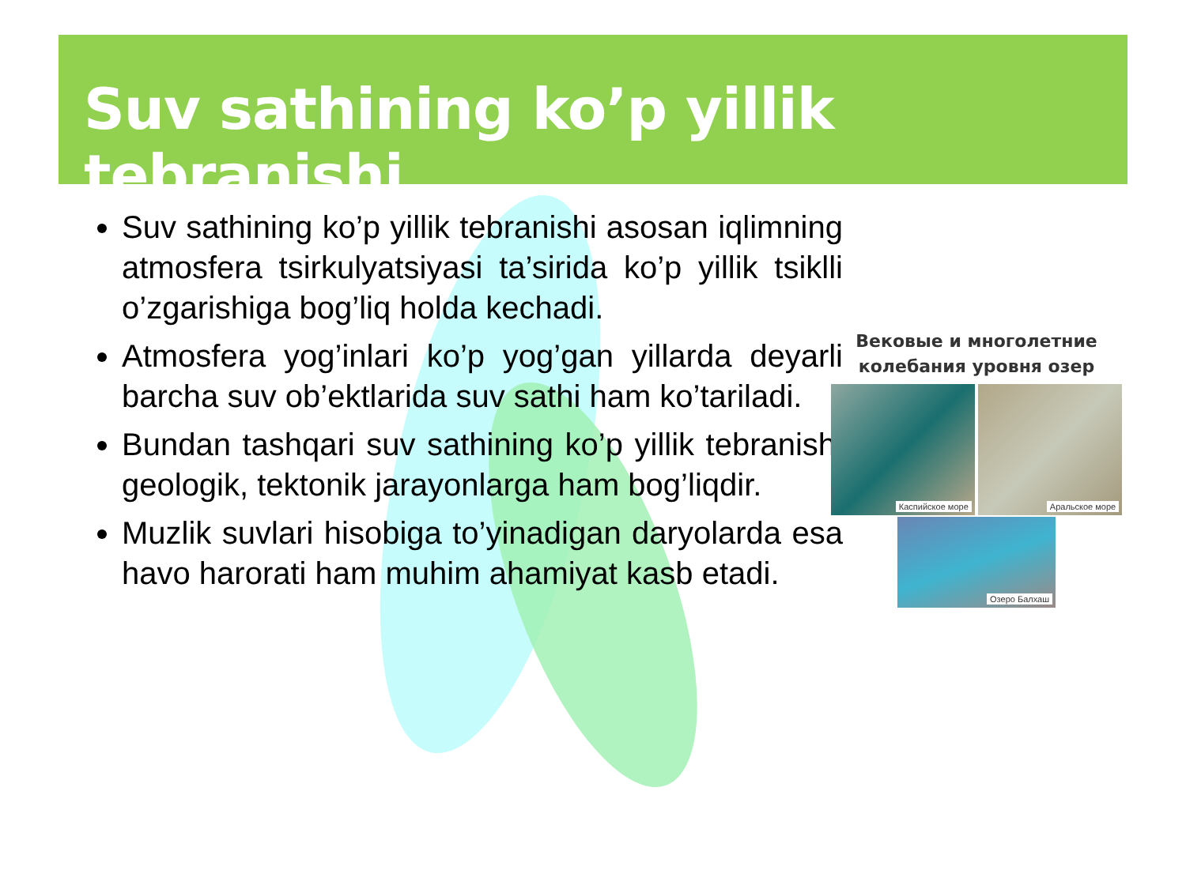Suv sathining ko’p yillik tebranishi
Suv sathining ko’p yillik tebranishi asosan iqlimning atmosfera tsirkulyatsiyasi ta’sirida ko’p yillik tsiklli o’zgarishiga bog’liq holda kechadi.
Atmosfera yog’inlari ko’p yog’gan yillarda deyarli barcha suv ob’ektlarida suv sathi ham ko’tariladi.
Bundan tashqari suv sathining ko’p yillik tebranishi geologik, tektonik jarayonlarga ham bog’liqdir.
Muzlik suvlari hisobiga to’yinadigan daryolarda esa havo harorati ham muhim ahamiyat kasb etadi.
Вековые и многолетние
колебания уровня озер
Каспийское море Аральское море
Озеро Балхаш